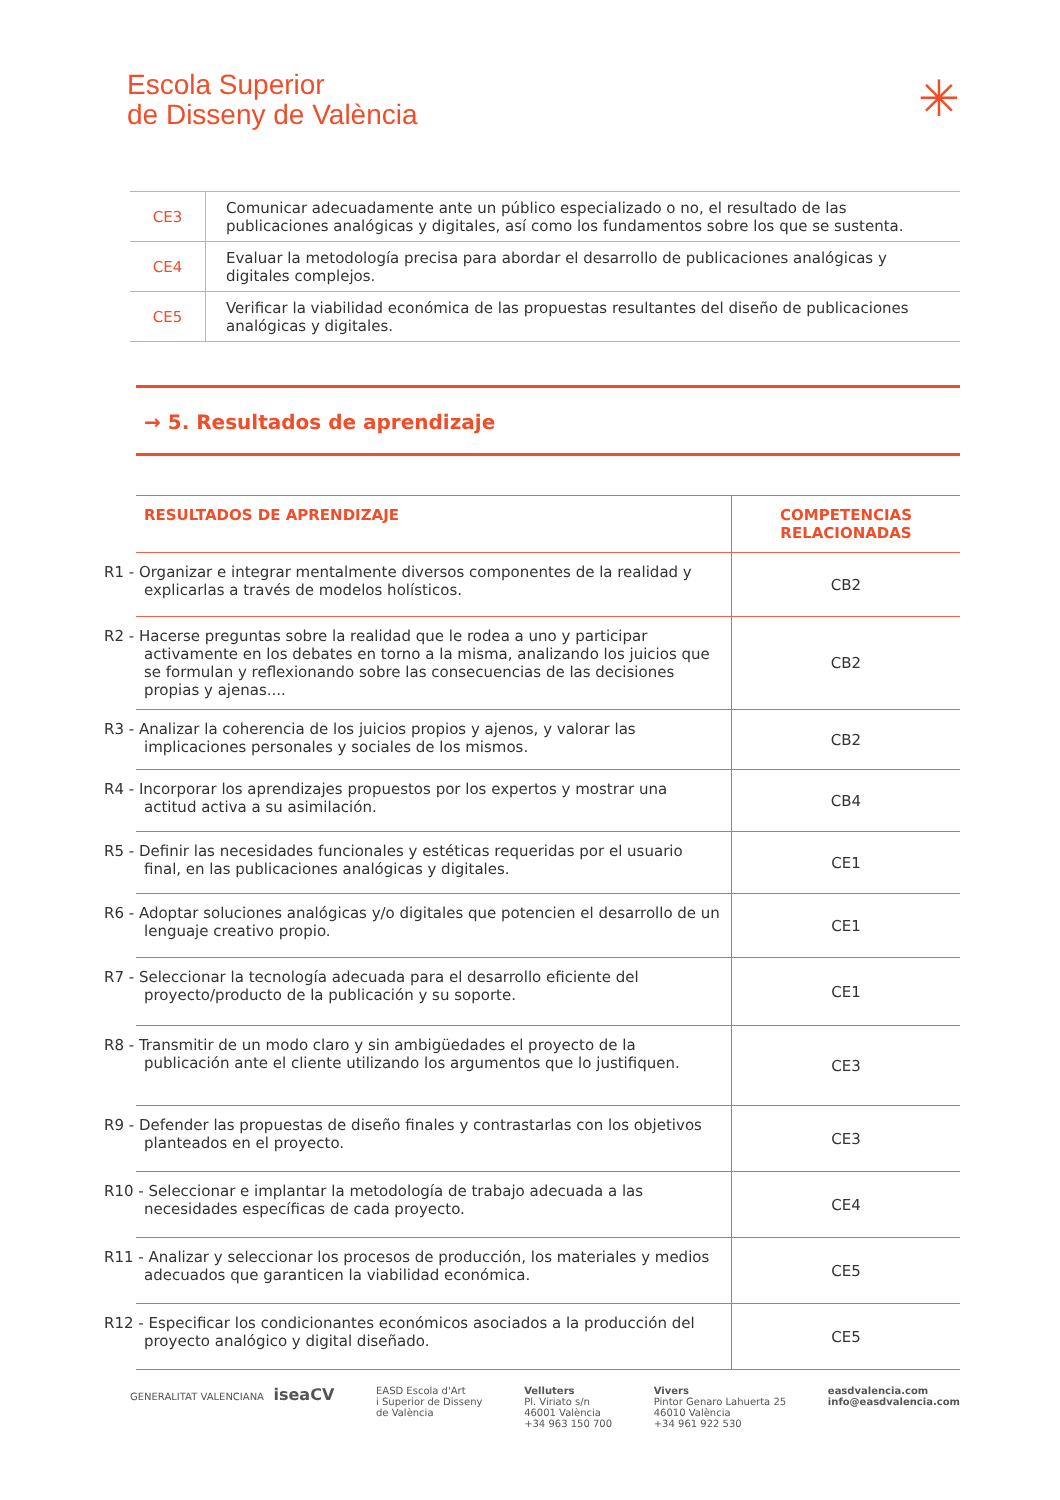Escola Superior
de Disseny de València
✳
| CE3 | Comunicar adecuadamente ante un público especializado o no, el resultado de las publicaciones analógicas y digitales, así como los fundamentos sobre los que se sustenta. |
| CE4 | Evaluar la metodología precisa para abordar el desarrollo de publicaciones analógicas y digitales complejos. |
| CE5 | Verificar la viabilidad económica de las propuestas resultantes del diseño de publicaciones analógicas y digitales. |
→ 5. Resultados de aprendizaje
| RESULTADOS DE APRENDIZAJE | COMPETENCIAS RELACIONADAS |
| --- | --- |
| R1 - Organizar e integrar mentalmente diversos componentes de la realidad y explicarlas a través de modelos holísticos. | CB2 |
| R2 - Hacerse preguntas sobre la realidad que le rodea a uno y participar activamente en los debates en torno a la misma, analizando los juicios que se formulan y reflexionando sobre las consecuencias de las decisiones propias y ajenas.... | CB2 |
| R3 - Analizar la coherencia de los juicios propios y ajenos, y valorar las implicaciones personales y sociales de los mismos. | CB2 |
| R4 - Incorporar los aprendizajes propuestos por los expertos y mostrar una actitud activa a su asimilación. | CB4 |
| R5 - Definir las necesidades funcionales y estéticas requeridas por el usuario final, en las publicaciones analógicas y digitales. | CE1 |
| R6 - Adoptar soluciones analógicas y/o digitales que potencien el desarrollo de un lenguaje creativo propio. | CE1 |
| R7 - Seleccionar la tecnología adecuada para el desarrollo eficiente del proyecto/producto de la publicación y su soporte. | CE1 |
| R8 - Transmitir de un modo claro y sin ambigüedades el proyecto de la publicación ante el cliente utilizando los argumentos que lo justifiquen. | CE3 |
| R9 - Defender las propuestas de diseño finales y contrastarlas con los objetivos planteados en el proyecto. | CE3 |
| R10 - Seleccionar e implantar la metodología de trabajo adecuada a las necesidades específicas de cada proyecto. | CE4 |
| R11 - Analizar y seleccionar los procesos de producción, los materiales y medios adecuados que garanticen la viabilidad económica. | CE5 |
| R12 - Especificar los condicionantes económicos asociados a la producción del proyecto analógico y digital diseñado. | CE5 |
GENERALITAT VALENCIANA iseaCV
EASD Escola d'Art
i Superior de Disseny
de València
Velluters
Pl. Viriato s/n
46001 València
+34 963 150 700
Vivers
Pintor Genaro Lahuerta 25
46010 València
+34 961 922 530
easdvalencia.com
info@easdvalencia.com